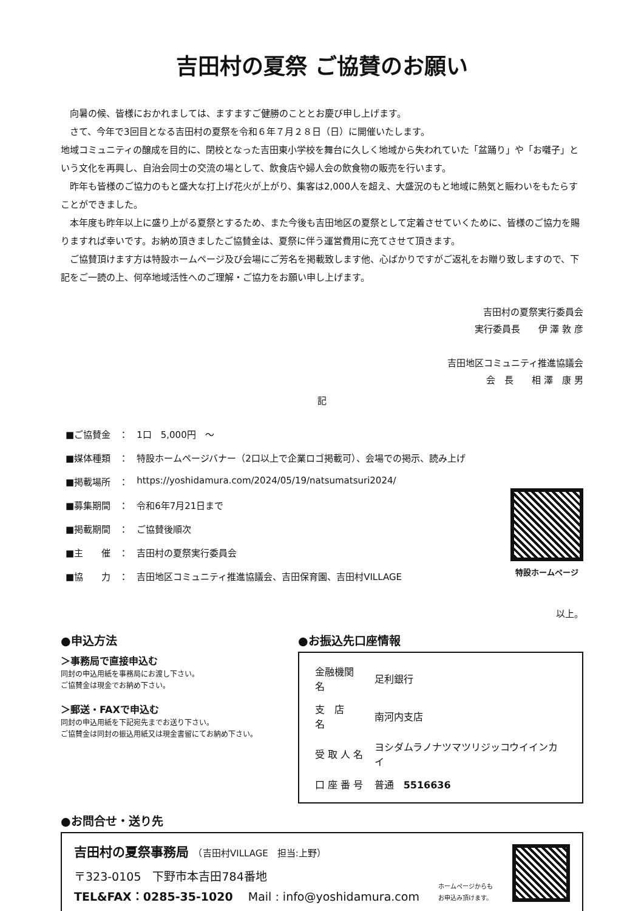吉田村の夏祭 ご協賛のお願い
向暑の候、皆様におかれましては、ますますご健勝のこととお慶び申し上げます。
さて、今年で3回目となる吉田村の夏祭を令和６年７月２８日（日）に開催いたします。
地域コミュニティの醸成を目的に、閉校となった吉田東小学校を舞台に久しく地域から失われていた「盆踊り」や「お囃子」という文化を再興し、自治会同士の交流の場として、飲食店や婦人会の飲食物の販売を行います。
昨年も皆様のご協力のもと盛大な打上げ花火が上がり、集客は2,000人を超え、大盛況のもと地域に熱気と賑わいをもたらすことができました。
本年度も昨年以上に盛り上がる夏祭とするため、また今後も吉田地区の夏祭として定着させていくために、皆様のご協力を賜りますれば幸いです。お納め頂きましたご協賛金は、夏祭に伴う運営費用に充てさせて頂きます。
ご協賛頂けます方は特設ホームページ及び会場にご芳名を掲載致します他、心ばかりですがご返礼をお贈り致しますので、下記をご一読の上、何卒地域活性へのご理解・ご協力をお願い申し上げます。
吉田村の夏祭実行委員会
実行委員長　　伊 澤 敦 彦
吉田地区コミュニティ推進協議会
会　長　　相 澤　康 男
記
| ■ご協賛金 | ： | 1口 5,000円 ～ |
| ■媒体種類 | ： | 特設ホームページバナー（2口以上で企業ロゴ掲載可）、会場での掲示、読み上げ |
| ■掲載場所 | ： | https://yoshidamura.com/2024/05/19/natsumatsuri2024/ |
| ■募集期間 | ： | 令和6年7月21日まで |
| ■掲載期間 | ： | ご協賛後順次 |
| ■主 催 | ： | 吉田村の夏祭実行委員会 |
| ■協 力 | ： | 吉田地区コミュニティ推進協議会、吉田保育園、吉田村VILLAGE |
特設ホームページ
以上。
●申込方法
＞事務局で直接申込む
同封の申込用紙を事務局にお渡し下さい。
ご協賛金は現金でお納め下さい。
＞郵送・FAXで申込む
同封の申込用紙を下記宛先までお送り下さい。
ご協賛金は同封の振込用紙又は現金書留にてお納め下さい。
●お振込先口座情報
| 金融機関名 | 足利銀行 |
| 支 店 名 | 南河内支店 |
| 受 取 人 名 | ヨシダムラノナツマツリジッコウイインカイ |
| 口 座 番 号 | 普通 5516636 |
●お問合せ・送り先
吉田村の夏祭事務局　（吉田村VILLAGE　担当:上野）
〒323-0105　下野市本吉田784番地
TEL&FAX：0285-35-1020　 Mail : info@yoshidamura.com
ホームページからも
お申込み頂けます。